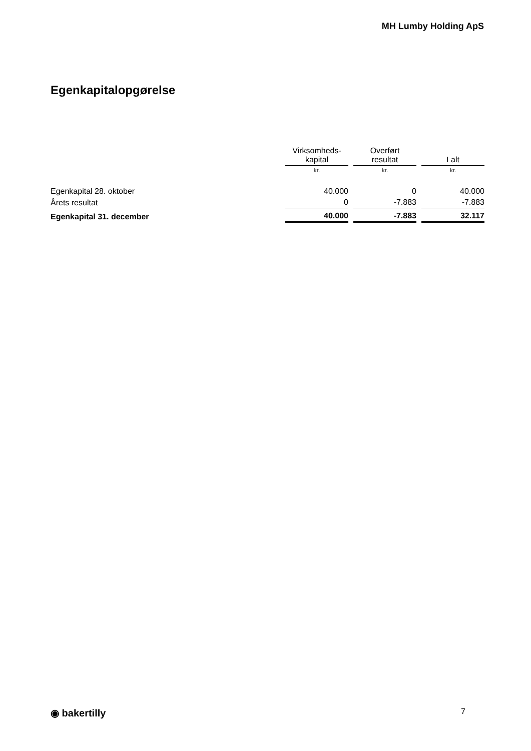MH Lumby Holding ApS
Egenkapitalopgørelse
| | Virksomheds- kapital | Overført resultat | I alt |
| --- | --- | --- | --- |
| | kr. | kr. | kr. |
| Egenkapital 28. oktober | 40.000 | 0 | 40.000 |
| Årets resultat | 0 | -7.883 | -7.883 |
| Egenkapital 31. december | 40.000 | -7.883 | 32.117 |
◉ bakertilly 7